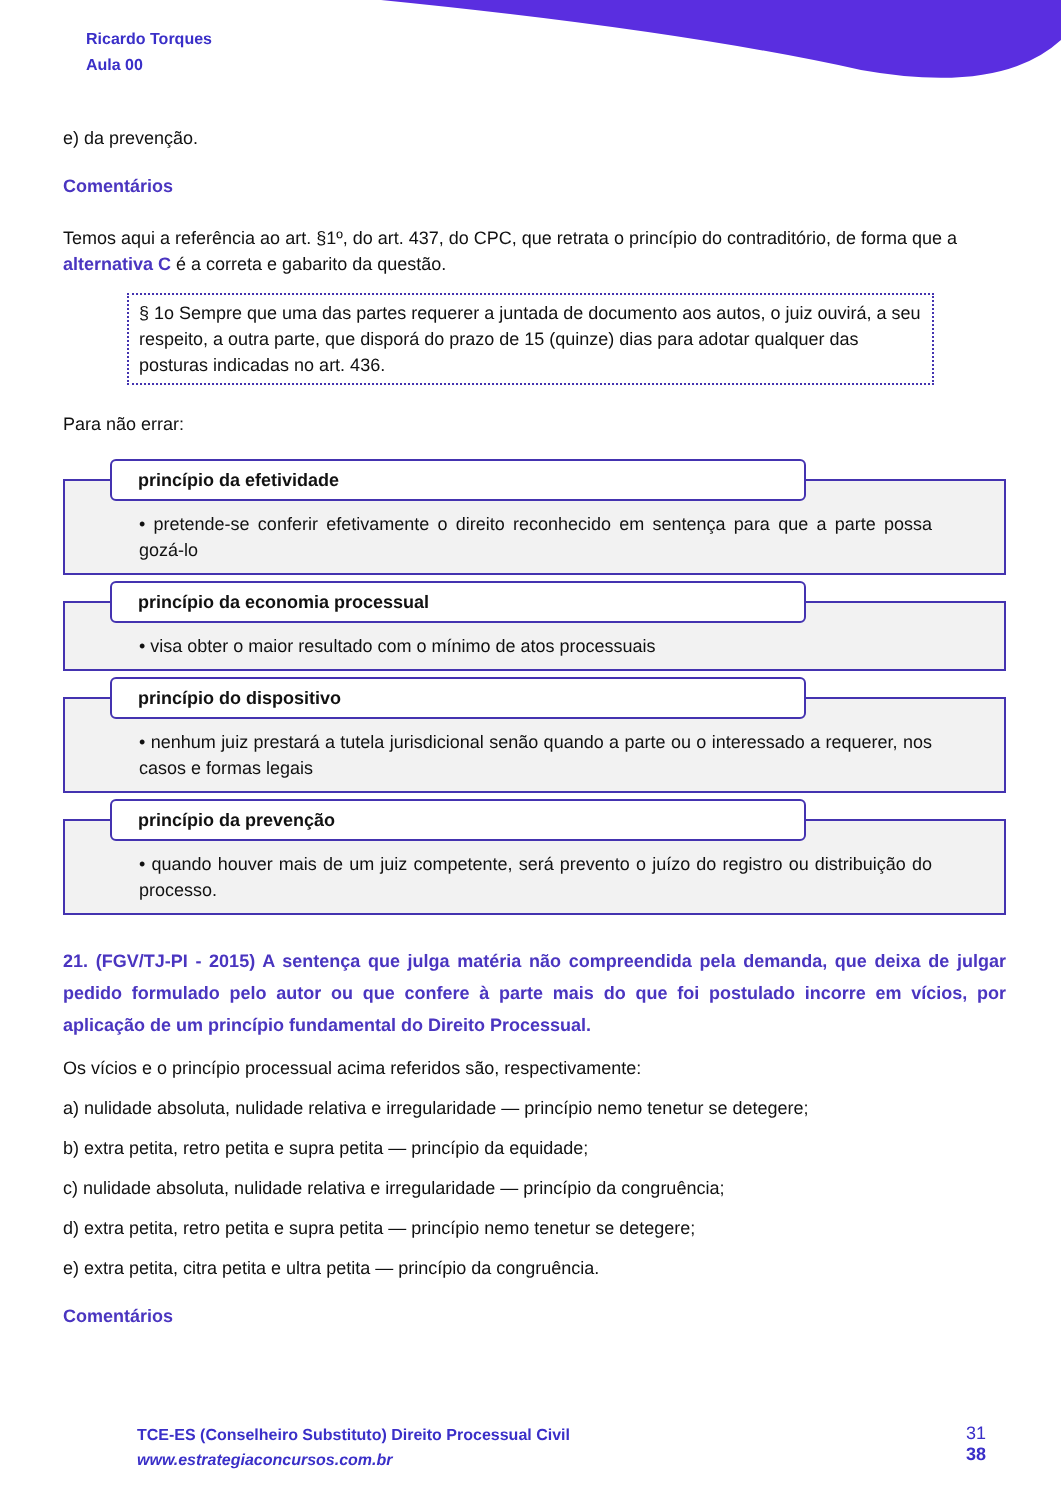Ricardo Torques
Aula 00
e) da prevenção.
Comentários
Temos aqui a referência ao art. §1º, do art. 437, do CPC, que retrata o princípio do contraditório, de forma que a alternativa C é a correta e gabarito da questão.
§ 1o Sempre que uma das partes requerer a juntada de documento aos autos, o juiz ouvirá, a seu respeito, a outra parte, que disporá do prazo de 15 (quinze) dias para adotar qualquer das posturas indicadas no art. 436.
Para não errar:
princípio da efetividade
• pretende-se conferir efetivamente o direito reconhecido em sentença para que a parte possa gozá-lo
princípio da economia processual
• visa obter o maior resultado com o mínimo de atos processuais
princípio do dispositivo
• nenhum juiz prestará a tutela jurisdicional senão quando a parte ou o interessado a requerer, nos casos e formas legais
princípio da prevenção
• quando houver mais de um juiz competente, será prevento o juízo do registro ou distribuição do processo.
21. (FGV/TJ-PI - 2015) A sentença que julga matéria não compreendida pela demanda, que deixa de julgar pedido formulado pelo autor ou que confere à parte mais do que foi postulado incorre em vícios, por aplicação de um princípio fundamental do Direito Processual.
Os vícios e o princípio processual acima referidos são, respectivamente:
a) nulidade absoluta, nulidade relativa e irregularidade — princípio nemo tenetur se detegere;
b) extra petita, retro petita e supra petita — princípio da equidade;
c) nulidade absoluta, nulidade relativa e irregularidade — princípio da congruência;
d) extra petita, retro petita e supra petita — princípio nemo tenetur se detegere;
e) extra petita, citra petita e ultra petita — princípio da congruência.
Comentários
TCE-ES (Conselheiro Substituto) Direito Processual Civil
www.estrategiaconcursos.com.br
31
38